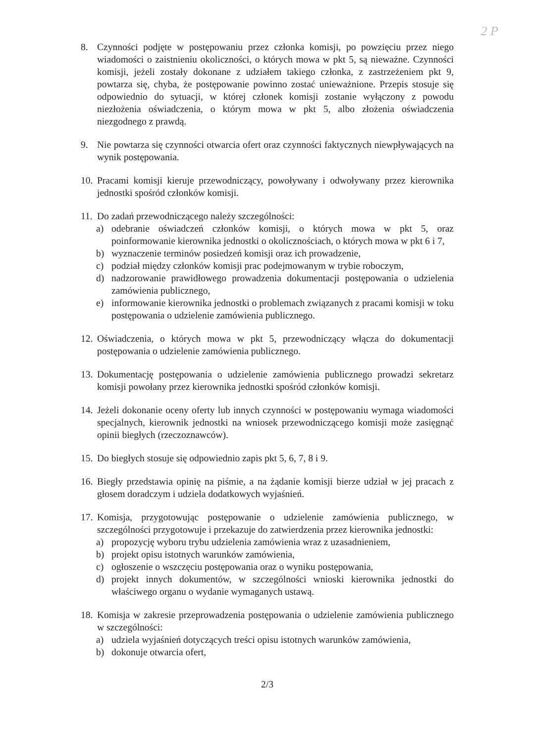2 P
8. Czynności podjęte w postępowaniu przez członka komisji, po powzięciu przez niego wiadomości o zaistnieniu okoliczności, o których mowa w pkt 5, są nieważne. Czynności komisji, jeżeli zostały dokonane z udziałem takiego członka, z zastrzeżeniem pkt 9, powtarza się, chyba, że postępowanie powinno zostać unieważnione. Przepis stosuje się odpowiednio do sytuacji, w której członek komisji zostanie wyłączony z powodu niezłożenia oświadczenia, o którym mowa w pkt 5, albo złożenia oświadczenia niezgodnego z prawdą.
9. Nie powtarza się czynności otwarcia ofert oraz czynności faktycznych niewpływających na wynik postępowania.
10.
Pracami komisji kieruje przewodniczący, powoływany i odwoływany przez kierownika jednostki spośród członków komisji.
11.
Do zadań przewodniczącego należy szczególności:
a) odebranie oświadczeń członków komisji, o których mowa w pkt 5, oraz poinformowanie kierownika jednostki o okolicznościach, o których mowa w pkt 6 i 7,
b) wyznaczenie terminów posiedzeń komisji oraz ich prowadzenie,
c) podział między członków komisji prac podejmowanym w trybie roboczym,
d) nadzorowanie prawidłowego prowadzenia dokumentacji postępowania o udzielenia zamówienia publicznego,
e) informowanie kierownika jednostki o problemach związanych z pracami komisji w toku postępowania o udzielenie zamówienia publicznego.
12.
Oświadczenia, o których mowa w pkt 5, przewodniczący włącza do dokumentacji postępowania o udzielenie zamówienia publicznego.
13.
Dokumentację postępowania o udzielenie zamówienia publicznego prowadzi sekretarz komisji powołany przez kierownika jednostki spośród członków komisji.
14.
Jeżeli dokonanie oceny oferty lub innych czynności w postępowaniu wymaga wiadomości specjalnych, kierownik jednostki na wniosek przewodniczącego komisji może zasięgnąć opinii biegłych (rzeczoznawców).
15.
Do biegłych stosuje się odpowiednio zapis pkt 5, 6, 7, 8 i 9.
16.
Biegły przedstawia opinię na piśmie, a na żądanie komisji bierze udział w jej pracach z głosem doradczym i udziela dodatkowych wyjaśnień.
17.
Komisja, przygotowując postępowanie o udzielenie zamówienia publicznego, w szczególności przygotowuje i przekazuje do zatwierdzenia przez kierownika jednostki:
a) propozycję wyboru trybu udzielenia zamówienia wraz z uzasadnieniem,
b) projekt opisu istotnych warunków zamówienia,
c) ogłoszenie o wszczęciu postępowania oraz o wyniku postępowania,
d) projekt innych dokumentów, w szczególności wnioski kierownika jednostki do właściwego organu o wydanie wymaganych ustawą.
18.
Komisja w zakresie przeprowadzenia postępowania o udzielenie zamówienia publicznego w szczególności:
a) udziela wyjaśnień dotyczących treści opisu istotnych warunków zamówienia,
b) dokonuje otwarcia ofert,
2/3